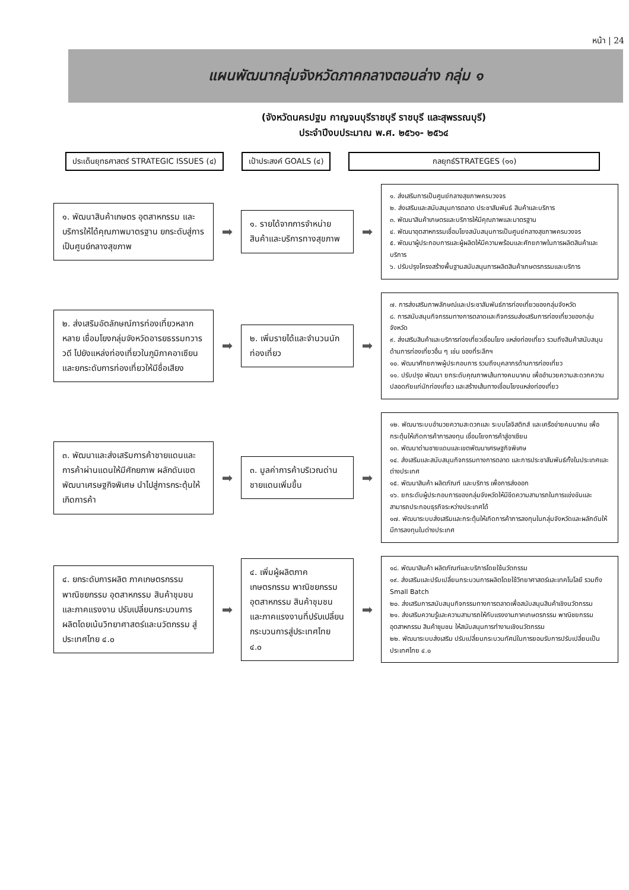หน้า | 24
แผนพัฒนากลุ่มจังหวัดภาคกลางตอนล่าง กลุ่ม ๑
(จังหวัดนครปฐม กาญจนบุรีราชบุรี ราชบุรี และสุพรรณบุรี)
ประจำปีงบประมาณ พ.ศ. ๒๕๖๑- ๒๕๖๔
ประเด็นยุทธศาสตร์ STRATEGIC ISSUES (๔)
เป้าประสงค์ GOALS (๔) กลยุทธ์STRATEGES (๑๑)
๑. พัฒนาสินค้าเกษตร อุตสาหกรรม และบริการให้ได้คุณภาพมาตรฐาน ยกระดับสู่การเป็นศูนย์กลางสุขภาพ
➡
๑. รายได้จากการจำหน่ายสินค้าและบริการทางสุขภาพ
➡
๑. ส่งเสริมการเป็นศูนย์กลางสุขภาพครบวงจร
๒. ส่งเสริมและสนับสนุนการตลาด ประชาสัมพันธ์ สินค้าและบริการ
๓. พัฒนาสินค้าเกษตรและบริการให้มีคุณภาพและมาตรฐาน
๔. พัฒนาอุตสาหกรรมเชื่อมโยงสนับสนุนการเป็นศูนย์กลางสุขภาพครบวงจร
๕. พัฒนาผู้ประกอบการและผู้ผลิตให้มีความพร้อมและศักยภาพในการผลิตสินค้าและบริการ
๖. ปรับปรุงโครงสร้างพื้นฐานสนับสนุนการผลิตสินค้าเกษตรกรรมและบริการ
๒. ส่งเสริมอัตลักษณ์การท่องเที่ยวหลากหลาย เชื่อมโยงกลุ่มจังหวัดอารยธรรมทวารวดี ไปยังแหล่งท่องเที่ยวในภูมิภาคอาเซียน และยกระดับการท่องเที่ยวให้มีชื่อเสียง
➡
๒. เพิ่มรายได้และจำนวนนักท่องเที่ยว
➡
๗. การส่งเสริมภาพลักษณ์และประชาสัมพันธ์การท่องเที่ยวของกลุ่มจังหวัด
๘. การสนับสนุนกิจกรรมทางการตลาดและกิจกรรมส่งเสริมการท่องเที่ยวของกลุ่มจังหวัด
๙. ส่งเสริมสินค้าและบริการท่องเที่ยวเชื่อมโยง แหล่งท่องเที่ยว รวมถึงสินค้าสนับสนุนด้านการท่องเที่ยวอื่น ๆ เช่น ของที่ระลึกฯ
๑๐. พัฒนาศักยภาพผู้ประกอบการ รวมถึงบุคลากรด้านการท่องเที่ยว
๑๑. ปรับปรุง พัฒนา ยกระดับคุณภาพเส้นทางคมนาคม เพื่ออำนวยความสะดวกความปลอดภัยแก่นักท่องเที่ยว และสร้างเส้นทางเชื่อมโยงแหล่งท่องเที่ยว
๓. พัฒนาและส่งเสริมการค้าชายแดนและการค้าผ่านแดนให้มีศักยภาพ ผลักดันเขตพัฒนาเศรษฐกิจพิเศษ นำไปสู่การกระตุ้นให้เกิดการค้า
➡
๓. มูลค่าการค้าบริเวณด่านชายแดนเพิ่มขึ้น
➡
๑๒. พัฒนาระบบอำนวยความสะดวกและ ระบบโลจิสติกส์ และเครือข่ายคมนาคม เพื่อกระตุ้นให้เกิดการค้าการลงทุน เชื่อมโยงการค้าสู่อาเซียน
๑๓. พัฒนาด่านชายแดนและเขตพัฒนาเศรษฐกิจพิเศษ
๑๔. ส่งเสริมและสนับสนุนกิจกรรมทางการตลาด และการประชาสัมพันธ์ทั้งในประเทศและต่างประเทศ
๑๕. พัฒนาสินค้า ผลิตภัณฑ์ และบริการ เพื่อการส่งออก
๑๖. ยกระดับผู้ประกอบการของกลุ่มจังหวัดให้มีขีดความสามารถในการแข่งขันและสามารถประกอบธุรกิจระหว่างประเทศได้
๑๗. พัฒนาระบบส่งเสริมและกระตุ้นให้เกิดการค้าการลงทุนในกลุ่มจังหวัดและผลักดันให้มีการลงทุนในต่างประเทศ
๔. ยกระดับการผลิต ภาคเกษตรกรรมพาณิชยกรรม อุตสาหกรรม สินค้าชุมชนและภาคแรงงาน ปรับเปลี่ยนกระบวนการผลิตโดยเน้นวิทยาศาสตร์และนวัตกรรม สู่ประเทศไทย ๔.๐
➡
๔. เพิ่มผู้ผลิตภาคเกษตรกรรม พาณิชยกรรม อุตสาหกรรม สินค้าชุมชน และภาคแรงงานที่ปรับเปลี่ยนกระบวนการสู่ประเทศไทย ๔.๐
➡
๑๘. พัฒนาสินค้า ผลิตภัณฑ์และบริการโดยใช้นวัตกรรม
๑๙. ส่งเสริมและปรับเปลี่ยนกระบวนการผลิตโดยใช้วิทยาศาสตร์และเทคโนโลยี รวมถึง Small Batch
๒๐. ส่งเสริมการสนับสนุนกิจกรรมทางการตลาดเพื่อสนับสนุนสินค้าเชิงนวัตกรรม
๒๑. ส่งเสริมความรู้และความสามารถให้กับแรงงานภาคเกษตรกรรม พาณิชยกรรม อุตสาหกรรม สินค้าชุมชน ให้สนับสนุนการทำงานเชิงนวัตกรรม
๒๒. พัฒนาระบบส่งเสริม ปรับเปลี่ยนกระบวนทัศน์ในการยอมรับการปรับเปลี่ยนเป็นประเทศไทย ๔.๐